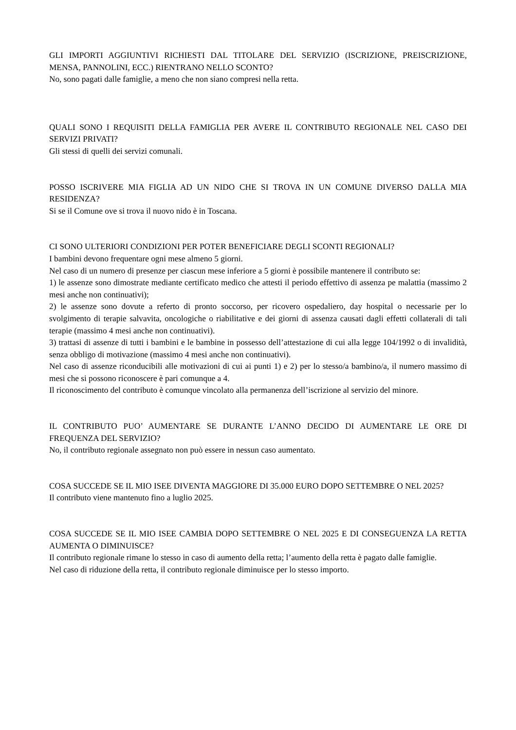GLI IMPORTI AGGIUNTIVI RICHIESTI DAL TITOLARE DEL SERVIZIO (ISCRIZIONE, PREISCRIZIONE, MENSA, PANNOLINI, ECC.) RIENTRANO NELLO SCONTO?
No, sono pagati dalle famiglie, a meno che non siano compresi nella retta.
QUALI SONO I REQUISITI DELLA FAMIGLIA PER AVERE IL CONTRIBUTO REGIONALE NEL CASO DEI SERVIZI PRIVATI?
Gli stessi di quelli dei servizi comunali.
POSSO ISCRIVERE MIA FIGLIA AD UN NIDO CHE SI TROVA IN UN COMUNE DIVERSO DALLA MIA RESIDENZA?
Si se il Comune ove si trova il nuovo nido è in Toscana.
CI SONO ULTERIORI CONDIZIONI PER POTER BENEFICIARE DEGLI SCONTI REGIONALI?
I bambini devono frequentare ogni mese almeno 5 giorni.
Nel caso di un numero di presenze per ciascun mese inferiore a 5 giorni è possibile mantenere il contributo se:
1) le assenze sono dimostrate mediante certificato medico che attesti il periodo effettivo di assenza pe malattia (massimo 2 mesi anche non continuativi);
2) le assenze sono dovute a referto di pronto soccorso, per ricovero ospedaliero, day hospital o necessarie per lo svolgimento di terapie salvavita, oncologiche o riabilitative e dei giorni di assenza causati dagli effetti collaterali di tali terapie (massimo 4 mesi anche non continuativi).
3) trattasi di assenze di tutti i bambini e le bambine in possesso dell’attestazione di cui alla legge 104/1992 o di invalidità, senza obbligo di motivazione (massimo 4 mesi anche non continuativi).
Nel caso di assenze riconducibili alle motivazioni di cui ai punti 1) e 2) per lo stesso/a bambino/a, il numero massimo di mesi che si possono riconoscere è pari comunque a 4.
Il riconoscimento del contributo è comunque vincolato alla permanenza dell’iscrizione al servizio del minore.
IL CONTRIBUTO PUO’ AUMENTARE SE DURANTE L’ANNO DECIDO DI AUMENTARE LE ORE DI FREQUENZA DEL SERVIZIO?
No, il contributo regionale assegnato non può essere in nessun caso aumentato.
COSA SUCCEDE SE IL MIO ISEE DIVENTA MAGGIORE DI 35.000 EURO DOPO SETTEMBRE O NEL 2025?
Il contributo viene mantenuto fino a luglio 2025.
COSA SUCCEDE SE IL MIO ISEE CAMBIA DOPO SETTEMBRE O NEL 2025 E DI CONSEGUENZA LA RETTA AUMENTA O DIMINUISCE?
Il contributo regionale rimane lo stesso in caso di aumento della retta; l’aumento della retta è pagato dalle famiglie.
Nel caso di riduzione della retta, il contributo regionale diminuisce per lo stesso importo.